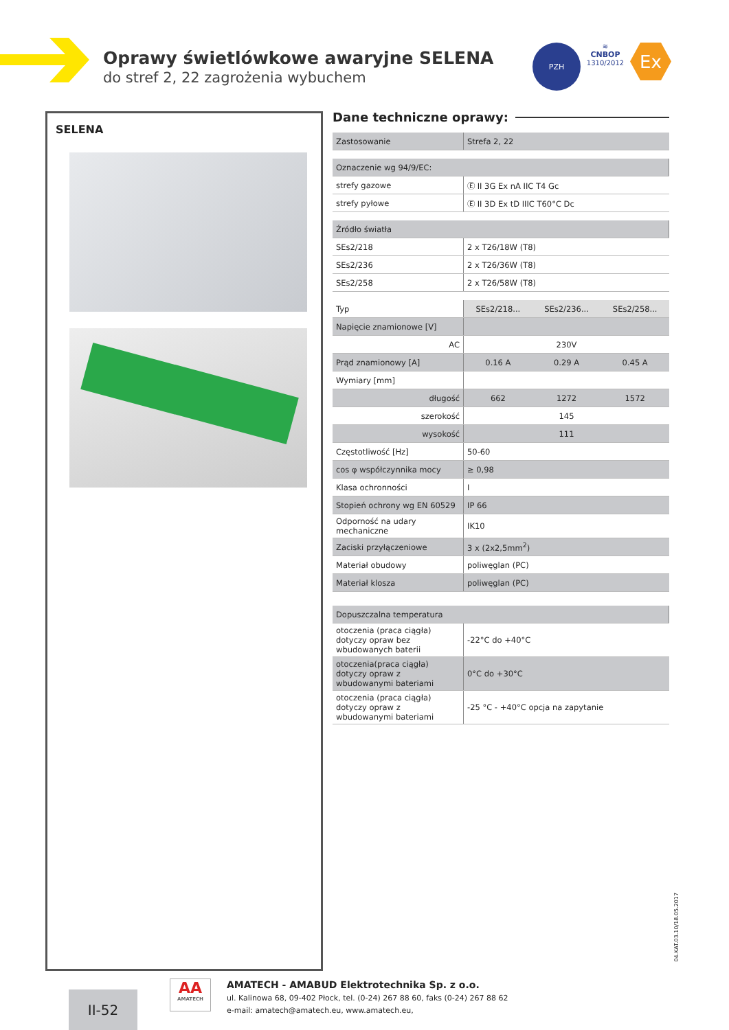Oprawy świetlówkowe awaryjne SELENA
do stref 2, 22 zagrożenia wybuchem
PZH
≋
CNBOP
1310/2012
Ex
SELENA
Dane techniczne oprawy:
| Zastosowanie | Strefa 2, 22 |
| Oznaczenie wg 94/9/EC: | |
| strefy gazowe | Ⓔ II 3G Ex nA IIC T4 Gc |
| strefy pyłowe | Ⓔ II 3D Ex tD IIIC T60°C Dc |
| Źródło światła | |
| SEs2/218 | 2 x T26/18W (T8) |
| SEs2/236 | 2 x T26/36W (T8) |
| SEs2/258 | 2 x T26/58W (T8) |
| Typ | SEs2/218... | SEs2/236... | SEs2/258... |
| Napięcie znamionowe [V] | | | |
| AC | 230V | | |
| Prąd znamionowy [A] | 0.16 A | 0.29 A | 0.45 A |
| Wymiary [mm] | | | |
| długość | 662 | 1272 | 1572 |
| szerokość | 145 | | |
| wysokość | 111 | | |
| Częstotliwość [Hz] | 50-60 | | |
| cos φ współczynnika mocy | ≥ 0,98 | | |
| Klasa ochronności | I | | |
| Stopień ochrony wg EN 60529 | IP 66 | | |
| Odporność na udary mechaniczne | IK10 | | |
| Zaciski przyłączeniowe | 3 x (2x2,5mm<sup>2</sup>) | | |
| Materiał obudowy | poliwęglan (PC) | | |
| Materiał klosza | poliwęglan (PC) | | |
| Dopuszczalna temperatura | |
| otoczenia (praca ciągła) dotyczy opraw bez wbudowanych baterii | -22°C do +40°C |
| otoczenia(praca ciągła) dotyczy opraw z wbudowanymi bateriami | 0°C do +30°C |
| otoczenia (praca ciągła) dotyczy opraw z wbudowanymi bateriami | -25 °C - +40°C opcja na zapytanie |
04.KAT.03.10/18.05.2017
II-52
AA
AMATECH
AMATECH - AMABUD Elektrotechnika Sp. z o.o.
ul. Kalinowa 68, 09-402 Płock, tel. (0-24) 267 88 60, faks (0-24) 267 88 62
e-mail: amatech@amatech.eu, www.amatech.eu,